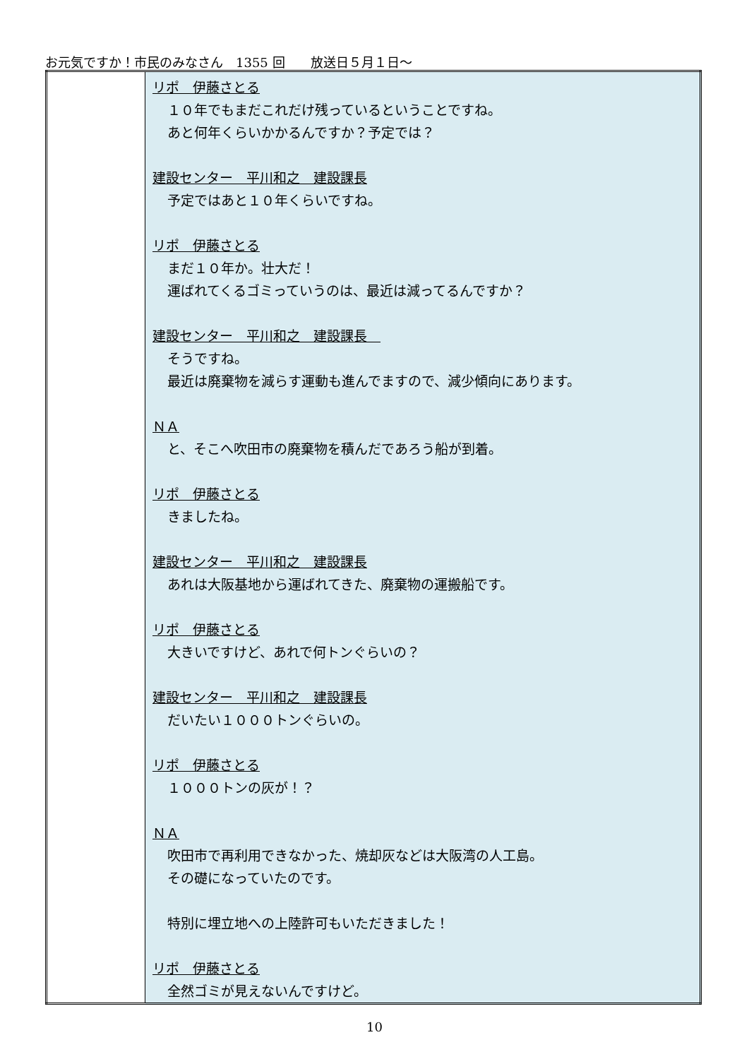お元気ですか！市民のみなさん　1355 回　　放送日５月１日～
| | リポ 伊藤さとる １０年でもまだこれだけ残っているということですね。 あと何年くらいかかるんですか？予定では？ 建設センター 平川和之 建設課長 予定ではあと１０年くらいですね。 リポ 伊藤さとる まだ１０年か。壮大だ！ 運ばれてくるゴミっていうのは、最近は減ってるんですか？ 建設センター 平川和之 建設課長 そうですね。 最近は廃棄物を減らす運動も進んでますので、減少傾向にあります。 ＮＡ と、そこへ吹田市の廃棄物を積んだであろう船が到着。 リポ 伊藤さとる きましたね。 建設センター 平川和之 建設課長 あれは大阪基地から運ばれてきた、廃棄物の運搬船です。 リポ 伊藤さとる 大きいですけど、あれで何トンぐらいの？ 建設センター 平川和之 建設課長 だいたい１０００トンぐらいの。 リポ 伊藤さとる １０００トンの灰が！？ ＮＡ 吹田市で再利用できなかった、焼却灰などは大阪湾の人工島。 その礎になっていたのです。 特別に埋立地への上陸許可もいただきました！ リポ 伊藤さとる 全然ゴミが見えないんですけど。 |
10